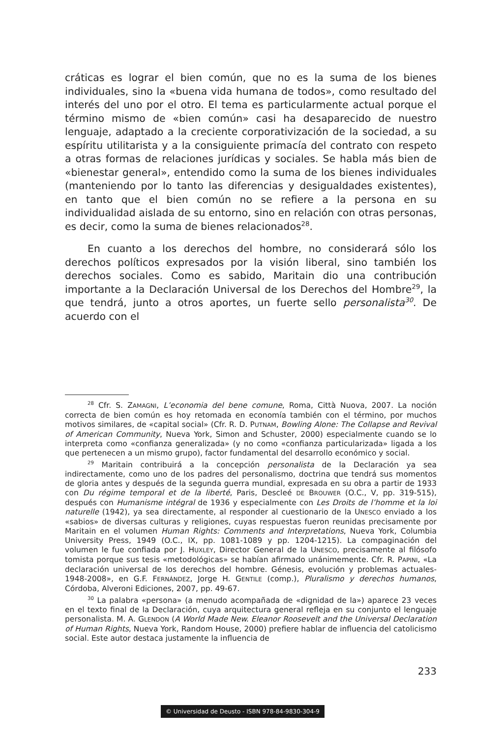cráticas es lograr el bien común, que no es la suma de los bienes individuales, sino la «buena vida humana de todos», como resultado del interés del uno por el otro. El tema es particularmente actual porque el término mismo de «bien común» casi ha desaparecido de nuestro lenguaje, adaptado a la creciente corporativización de la sociedad, a su espíritu utilitarista y a la consiguiente primacía del contrato con respeto a otras formas de relaciones jurídicas y sociales. Se habla más bien de «bienestar general», entendido como la suma de los bienes individuales (manteniendo por lo tanto las diferencias y desigualdades existentes), en tanto que el bien común no se refiere a la persona en su individualidad aislada de su entorno, sino en relación con otras personas, es decir, como la suma de bienes relacionados<sup>28</sup>.
En cuanto a los derechos del hombre, no considerará sólo los derechos políticos expresados por la visión liberal, sino también los derechos sociales. Como es sabido, Maritain dio una contribución importante a la Declaración Universal de los Derechos del Hombre<sup>29</sup>, la que tendrá, junto a otros aportes, un fuerte sello personalista<sup>30</sup>. De acuerdo con el
<sup>28</sup> Cfr. S. ZAMAGNI, L’economia del bene comune, Roma, Città Nuova, 2007. La noción correcta de bien común es hoy retomada en economía también con el término, por muchos motivos similares, de «capital social» (Cfr. R. D. PUTNAM, Bowling Alone: The Collapse and Revival of American Community, Nueva York, Simon and Schuster, 2000) especialmente cuando se lo interpreta como «confianza generalizada» (y no como «confianza particularizada» ligada a los que pertenecen a un mismo grupo), factor fundamental del desarrollo económico y social.
<sup>29</sup> Maritain contribuirá a la concepción personalista de la Declaración ya sea indirectamente, como uno de los padres del personalismo, doctrina que tendrá sus momentos de gloria antes y después de la segunda guerra mundial, expresada en su obra a partir de 1933 con Du régime temporal et de la liberté, Paris, Descleé DE BROUWER (O.C., V, pp. 319-515), después con Humanisme intégral de 1936 y especialmente con Les Droits de l’homme et la loi naturelle (1942), ya sea directamente, al responder al cuestionario de la UNESCO enviado a los «sabios» de diversas culturas y religiones, cuyas respuestas fueron reunidas precisamente por Maritain en el volumen Human Rights: Comments and Interpretations, Nueva York, Columbia University Press, 1949 (O.C., IX, pp. 1081-1089 y pp. 1204-1215). La compaginación del volumen le fue confiada por J. HUXLEY, Director General de la UNESCO, precisamente al filósofo tomista porque sus tesis «metodológicas» se habían afirmado unánimemente. Cfr. R. PAPINI, «La declaración universal de los derechos del hombre. Génesis, evolución y problemas actuales-1948-2008», en G.F. FERNÁNDEZ, Jorge H. GENTILE (comp.), Pluralismo y derechos humanos, Córdoba, Alveroni Ediciones, 2007, pp. 49-67.
<sup>30</sup> La palabra «persona» (a menudo acompañada de «dignidad de la») aparece 23 veces en el texto final de la Declaración, cuya arquitectura general refleja en su conjunto el lenguaje personalista. M. A. GLENDON (A World Made New. Eleanor Roosevelt and the Universal Declaration of Human Rights, Nueva York, Random House, 2000) prefiere hablar de influencia del catolicismo social. Este autor destaca justamente la influencia de
233
© Universidad de Deusto - ISBN 978-84-9830-304-9